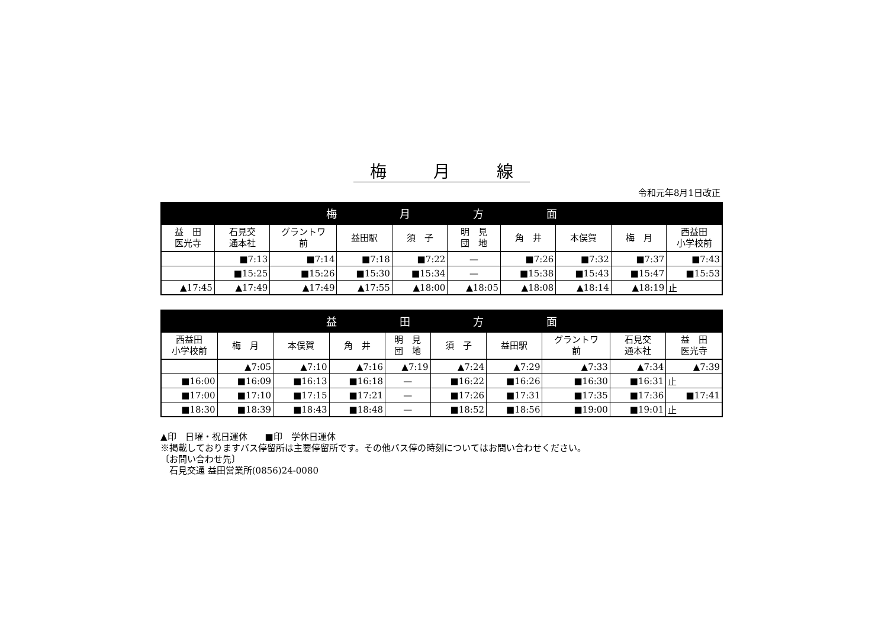梅 月 線
令和元年8月1日改正
| 梅 月 方 面 | | | | | | | | | |
| --- | --- | --- | --- | --- | --- | --- | --- | --- | --- |
| 益 田 医光寺 | 石見交 通本社 | グラントワ 前 | 益田駅 | 須 子 | 明 見 団 地 | 角 井 | 本俣賀 | 梅 月 | 西益田 小学校前 |
| | ■7:13 | ■7:14 | ■7:18 | ■7:22 | — | ■7:26 | ■7:32 | ■7:37 | ■7:43 |
| | ■15:25 | ■15:26 | ■15:30 | ■15:34 | — | ■15:38 | ■15:43 | ■15:47 | ■15:53 |
| ▲17:45 | ▲17:49 | ▲17:49 | ▲17:55 | ▲18:00 | ▲18:05 | ▲18:08 | ▲18:14 | ▲18:19 | 止 |
| 益 田 方 面 | | | | | | | | | |
| --- | --- | --- | --- | --- | --- | --- | --- | --- | --- |
| 西益田 小学校前 | 梅 月 | 本俣賀 | 角 井 | 明 見 団 地 | 須 子 | 益田駅 | グラントワ 前 | 石見交 通本社 | 益 田 医光寺 |
| | ▲7:05 | ▲7:10 | ▲7:16 | ▲7:19 | ▲7:24 | ▲7:29 | ▲7:33 | ▲7:34 | ▲7:39 |
| ■16:00 | ■16:09 | ■16:13 | ■16:18 | — | ■16:22 | ■16:26 | ■16:30 | ■16:31 | 止 |
| ■17:00 | ■17:10 | ■17:15 | ■17:21 | — | ■17:26 | ■17:31 | ■17:35 | ■17:36 | ■17:41 |
| ■18:30 | ■18:39 | ■18:43 | ■18:48 | — | ■18:52 | ■18:56 | ■19:00 | ■19:01 | 止 |
▲印　日曜・祝日運休　　■印　学休日運休
※掲載しておりますバス停留所は主要停留所です。その他バス停の時刻についてはお問い合わせください。
〔お問い合わせ先〕
　石見交通 益田営業所(0856)24-0080